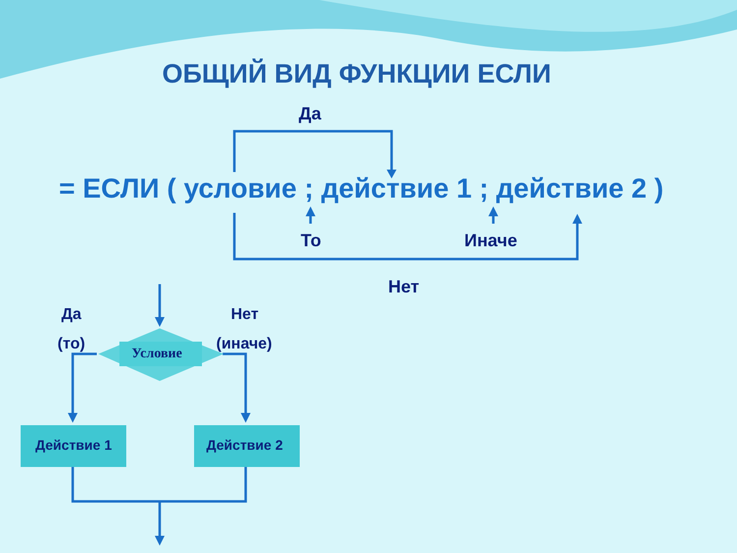ОБЩИЙ ВИД ФУНКЦИИ ЕСЛИ
Да
= ЕСЛИ ( условие ; действие 1 ; действие 2 )
То Иначе
Нет
Да Нет
(то) (иначе)
Условие
Действие 1 Действие 2